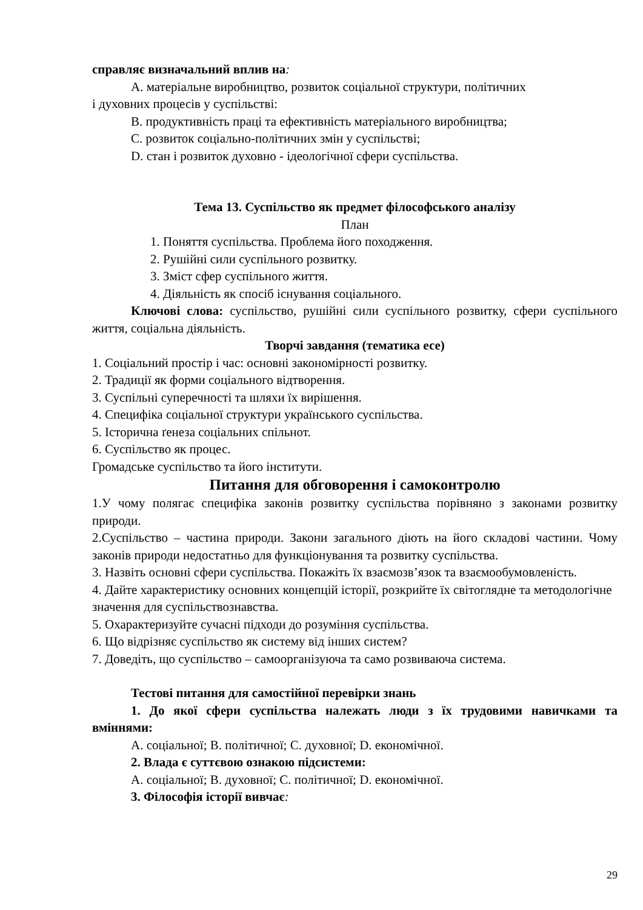справляє визначальний вплив на:
A. матеріальне виробництво, розвиток соціальної структури, політичних
і духовних процесів у суспільстві:
B. продуктивність праці та ефективність матеріального виробництва;
C. розвиток соціально-політичних змін у суспільстві;
D. стан і розвиток духовно - ідеологічної сфери суспільства.
Тема 13. Суспільство як предмет філософського аналізу
План
1. Поняття суспільства. Проблема його походження.
2. Рушійні сили суспільного розвитку.
3. Зміст сфер суспільного життя.
4. Діяльність як спосіб існування соціального.
Ключові слова: суспільство, рушійні сили суспільного розвитку, сфери суспільного життя, соціальна діяльність.
Творчі завдання (тематика есе)
1. Соціальний простір і час: основні закономірності розвитку.
2. Традиції як форми соціального відтворення.
3. Суспільні суперечності та шляхи їх вирішення.
4. Специфіка соціальної структури українського суспільства.
5. Історична ґенеза соціальних спільнот.
6. Суспільство як процес.
Громадське суспільство та його інститути.
Питання для обговорення і самоконтролю
1.У чому полягає специфіка законів розвитку суспільства порівняно з законами розвитку природи.
2.Суспільство – частина природи. Закони загального діють на його складові частини. Чому законів природи недостатньо для функціонування та розвитку суспільства.
3. Назвіть основні сфери суспільства. Покажіть їх взаємозв’язок та взаємообумовленість.
4. Дайте характеристику основних концепцій історії, розкрийте їх світоглядне та методологічне значення для суспільствознавства.
5. Охарактеризуйте сучасні підходи до розуміння суспільства.
6. Що відрізняє суспільство як систему від інших систем?
7. Доведіть, що суспільство – самоорганізуюча та само розвиваюча система.
Тестові питання для самостійної перевірки знань
1. До якої сфери суспільства належать люди з їх трудовими навичками та вміннями:
A. соціальної; B. політичної; C. духовної; D. економічної.
2. Влада є суттєвою ознакою підсистеми:
A. соціальної; B. духовної; C. політичної; D. економічної.
3. Філософія історії вивчає:
29